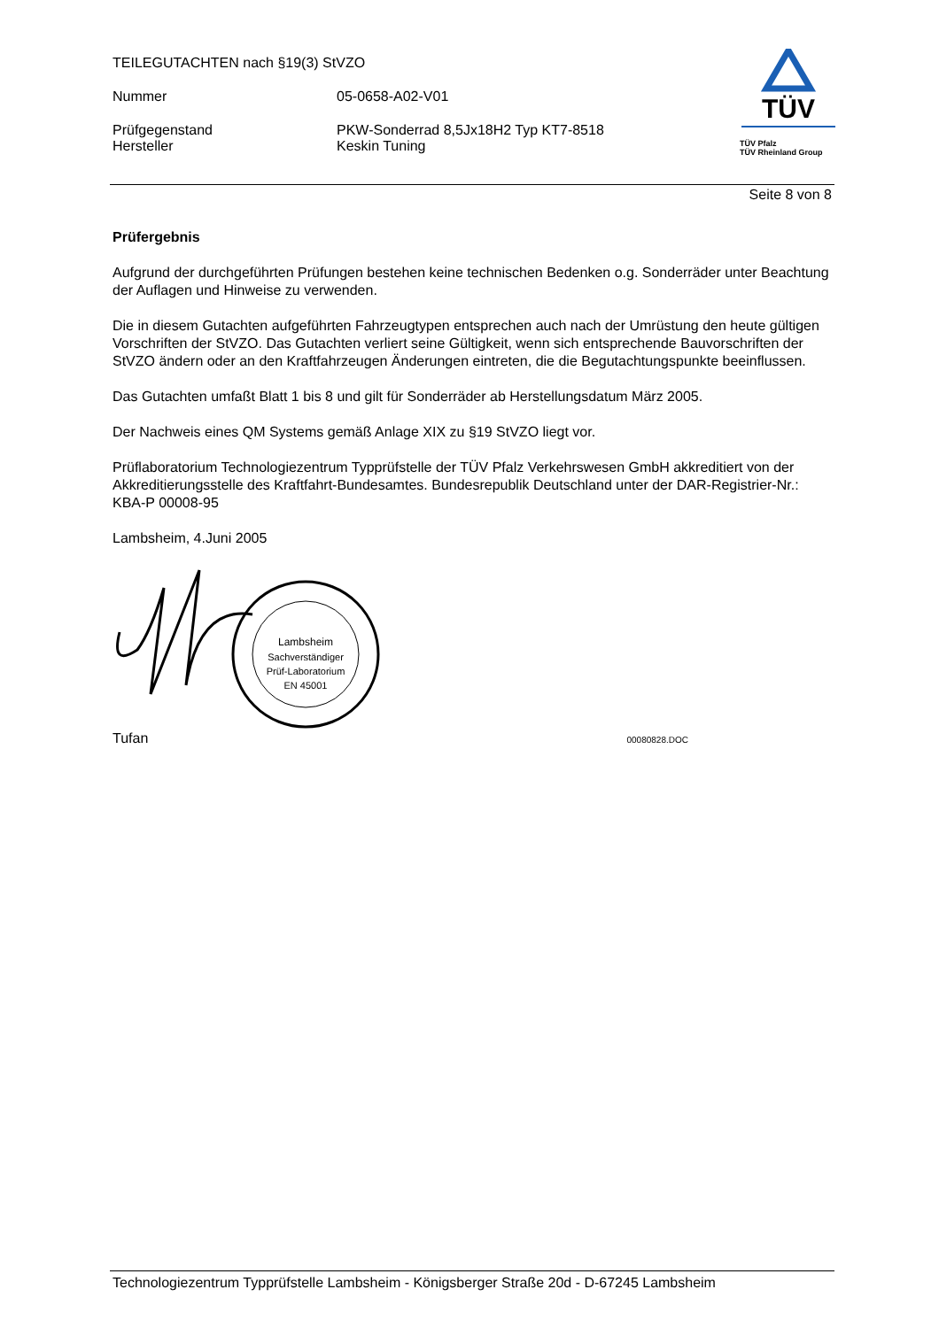TEILEGUTACHTEN nach §19(3) StVZO
Nummer 05-0658-A02-V01
Prüfgegenstand
Hersteller PKW-Sonderrad 8,5Jx18H2 Typ KT7-8518
Keskin Tuning
TÜV
TÜV Pfalz
TÜV Rheinland Group
Seite 8 von 8
Prüfergebnis
Aufgrund der durchgeführten Prüfungen bestehen keine technischen Bedenken o.g. Sonderräder unter Beachtung der Auflagen und Hinweise zu verwenden.
Die in diesem Gutachten aufgeführten Fahrzeugtypen entsprechen auch nach der Umrüstung den heute gültigen Vorschriften der StVZO. Das Gutachten verliert seine Gültigkeit, wenn sich entsprechende Bauvorschriften der StVZO ändern oder an den Kraftfahrzeugen Änderungen eintreten, die die Begutachtungspunkte beeinflussen.
Das Gutachten umfaßt Blatt 1 bis 8 und gilt für Sonderräder ab Herstellungsdatum März 2005.
Der Nachweis eines QM Systems gemäß Anlage XIX zu §19 StVZO liegt vor.
Prüflaboratorium Technologiezentrum Typprüfstelle der TÜV Pfalz Verkehrswesen GmbH akkreditiert von der Akkreditierungsstelle des Kraftfahrt-Bundesamtes. Bundesrepublik Deutschland unter der DAR-Registrier-Nr.: KBA-P 00008-95
Lambsheim, 4.Juni 2005
Lambsheim
Sachverständiger
Prüf-Laboratorium
EN 45001
Tufan 00080828.DOC
Technologiezentrum Typprüfstelle Lambsheim - Königsberger Straße 20d - D-67245 Lambsheim